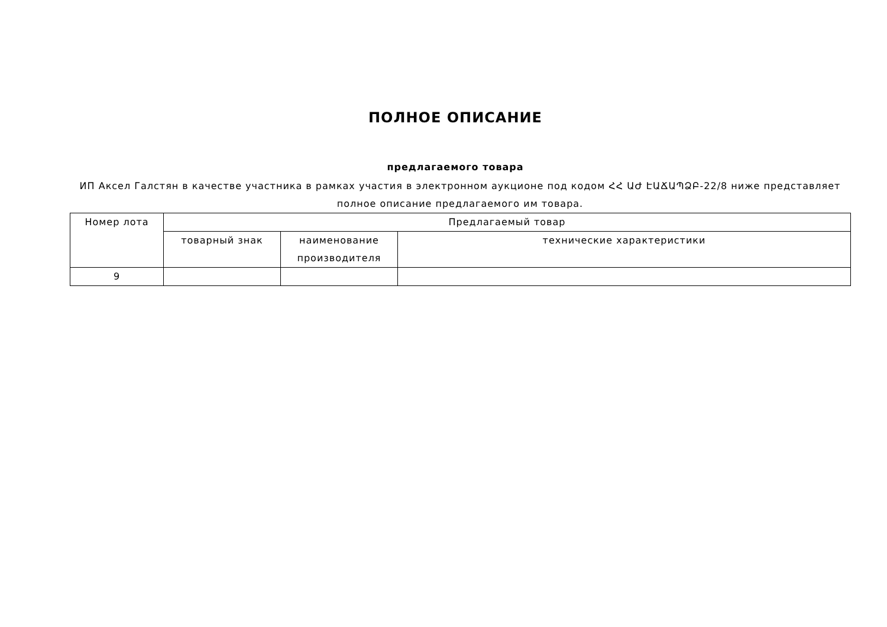ПОЛНОЕ ОПИСАНИЕ
предлагаемого товара
ИП Аксел Галстян в качестве участника в рамках участия в электронном аукционе под кодом ՀՀ ԱԺ ԷԱՃԱՊՁԲ-22/8 ниже представляет полное описание предлагаемого им товара.
| Номер лота | Предлагаемый товар | | |
| --- | --- | --- | --- |
| | товарный знак | наименование производителя | технические характеристики |
| 9 | | | |